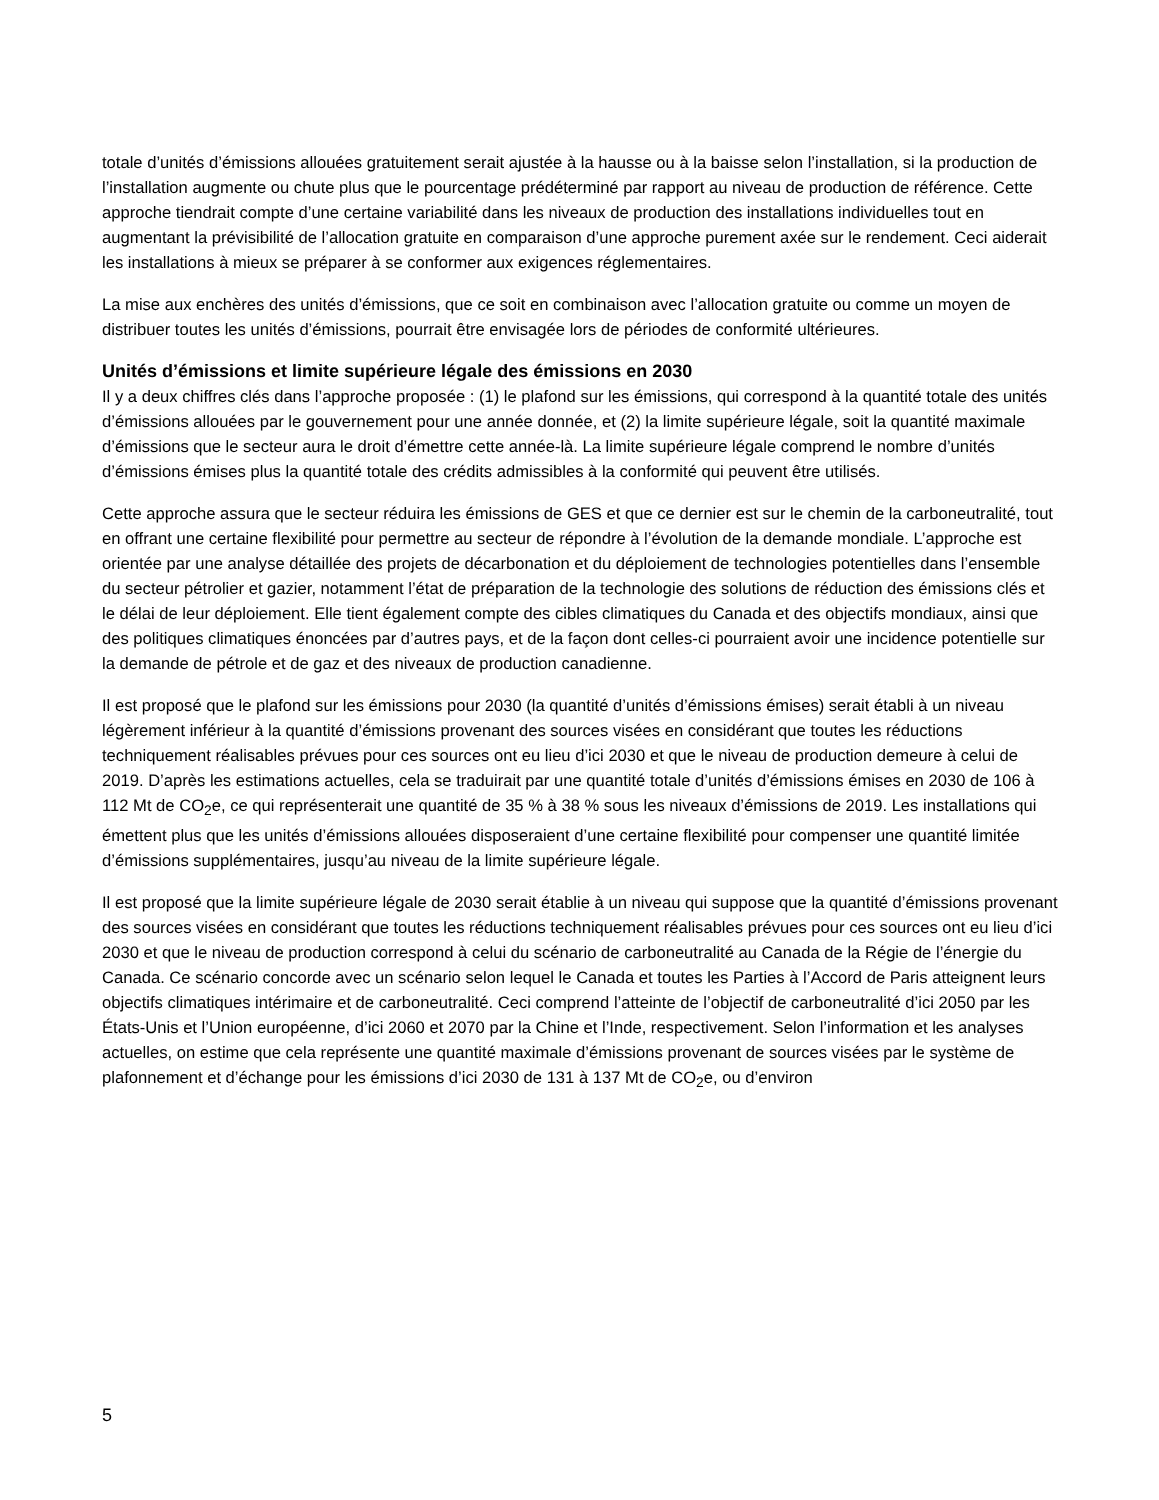totale d’unités d’émissions allouées gratuitement serait ajustée à la hausse ou à la baisse selon l’installation, si la production de l’installation augmente ou chute plus que le pourcentage prédéterminé par rapport au niveau de production de référence. Cette approche tiendrait compte d’une certaine variabilité dans les niveaux de production des installations individuelles tout en augmentant la prévisibilité de l’allocation gratuite en comparaison d’une approche purement axée sur le rendement. Ceci aiderait les installations à mieux se préparer à se conformer aux exigences réglementaires.
La mise aux enchères des unités d’émissions, que ce soit en combinaison avec l’allocation gratuite ou comme un moyen de distribuer toutes les unités d’émissions, pourrait être envisagée lors de périodes de conformité ultérieures.
Unités d’émissions et limite supérieure légale des émissions en 2030
Il y a deux chiffres clés dans l’approche proposée : (1) le plafond sur les émissions, qui correspond à la quantité totale des unités d’émissions allouées par le gouvernement pour une année donnée, et (2) la limite supérieure légale, soit la quantité maximale d’émissions que le secteur aura le droit d’émettre cette année-là. La limite supérieure légale comprend le nombre d’unités d’émissions émises plus la quantité totale des crédits admissibles à la conformité qui peuvent être utilisés.
Cette approche assura que le secteur réduira les émissions de GES et que ce dernier est sur le chemin de la carboneutralité, tout en offrant une certaine flexibilité pour permettre au secteur de répondre à l’évolution de la demande mondiale. L’approche est orientée par une analyse détaillée des projets de décarbonation et du déploiement de technologies potentielles dans l’ensemble du secteur pétrolier et gazier, notamment l’état de préparation de la technologie des solutions de réduction des émissions clés et le délai de leur déploiement. Elle tient également compte des cibles climatiques du Canada et des objectifs mondiaux, ainsi que des politiques climatiques énoncées par d’autres pays, et de la façon dont celles-ci pourraient avoir une incidence potentielle sur la demande de pétrole et de gaz et des niveaux de production canadienne.
Il est proposé que le plafond sur les émissions pour 2030 (la quantité d’unités d’émissions émises) serait établi à un niveau légèrement inférieur à la quantité d’émissions provenant des sources visées en considérant que toutes les réductions techniquement réalisables prévues pour ces sources ont eu lieu d’ici 2030 et que le niveau de production demeure à celui de 2019. D’après les estimations actuelles, cela se traduirait par une quantité totale d’unités d’émissions émises en 2030 de 106 à 112 Mt de CO<sub>2</sub>e, ce qui représenterait une quantité de 35 % à 38 % sous les niveaux d’émissions de 2019. Les installations qui émettent plus que les unités d’émissions allouées disposeraient d’une certaine flexibilité pour compenser une quantité limitée d’émissions supplémentaires, jusqu’au niveau de la limite supérieure légale.
Il est proposé que la limite supérieure légale de 2030 serait établie à un niveau qui suppose que la quantité d’émissions provenant des sources visées en considérant que toutes les réductions techniquement réalisables prévues pour ces sources ont eu lieu d’ici 2030 et que le niveau de production correspond à celui du scénario de carboneutralité au Canada de la Régie de l’énergie du Canada. Ce scénario concorde avec un scénario selon lequel le Canada et toutes les Parties à l’Accord de Paris atteignent leurs objectifs climatiques intérimaire et de carboneutralité. Ceci comprend l’atteinte de l’objectif de carboneutralité d’ici 2050 par les États-Unis et l’Union européenne, d’ici 2060 et 2070 par la Chine et l’Inde, respectivement. Selon l’information et les analyses actuelles, on estime que cela représente une quantité maximale d’émissions provenant de sources visées par le système de plafonnement et d’échange pour les émissions d’ici 2030 de 131 à 137 Mt de CO<sub>2</sub>e, ou d’environ
5